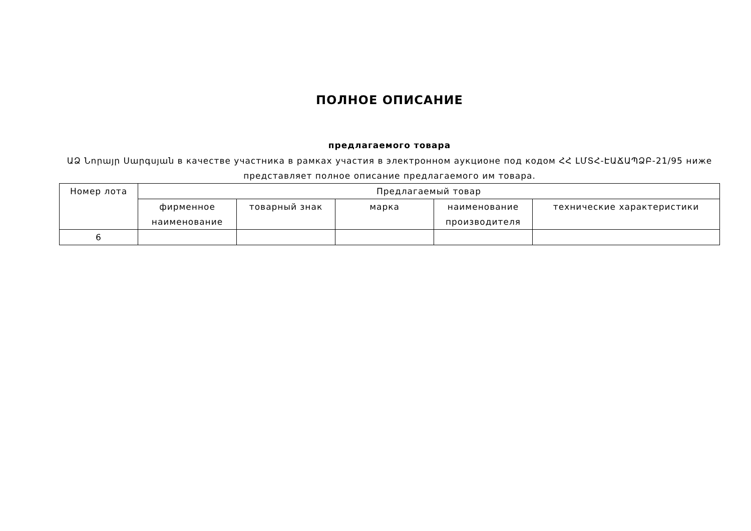ПОЛНОЕ ОПИСАНИЕ
предлагаемого товара
ԱՁ Նորայր Սարգսյան в качестве участника в рамках участия в электронном аукционе под кодом ՀՀ ԼՄՏՀ-ԷԱՃԱՊՁԲ-21/95 ниже представляет полное описание предлагаемого им товара.
| Номер лота | Предлагаемый товар | | | | |
| --- | --- | --- | --- | --- | --- |
| | фирменное наименование | товарный знак | марка | наименование производителя | технические характеристики |
| 6 | | | | | |